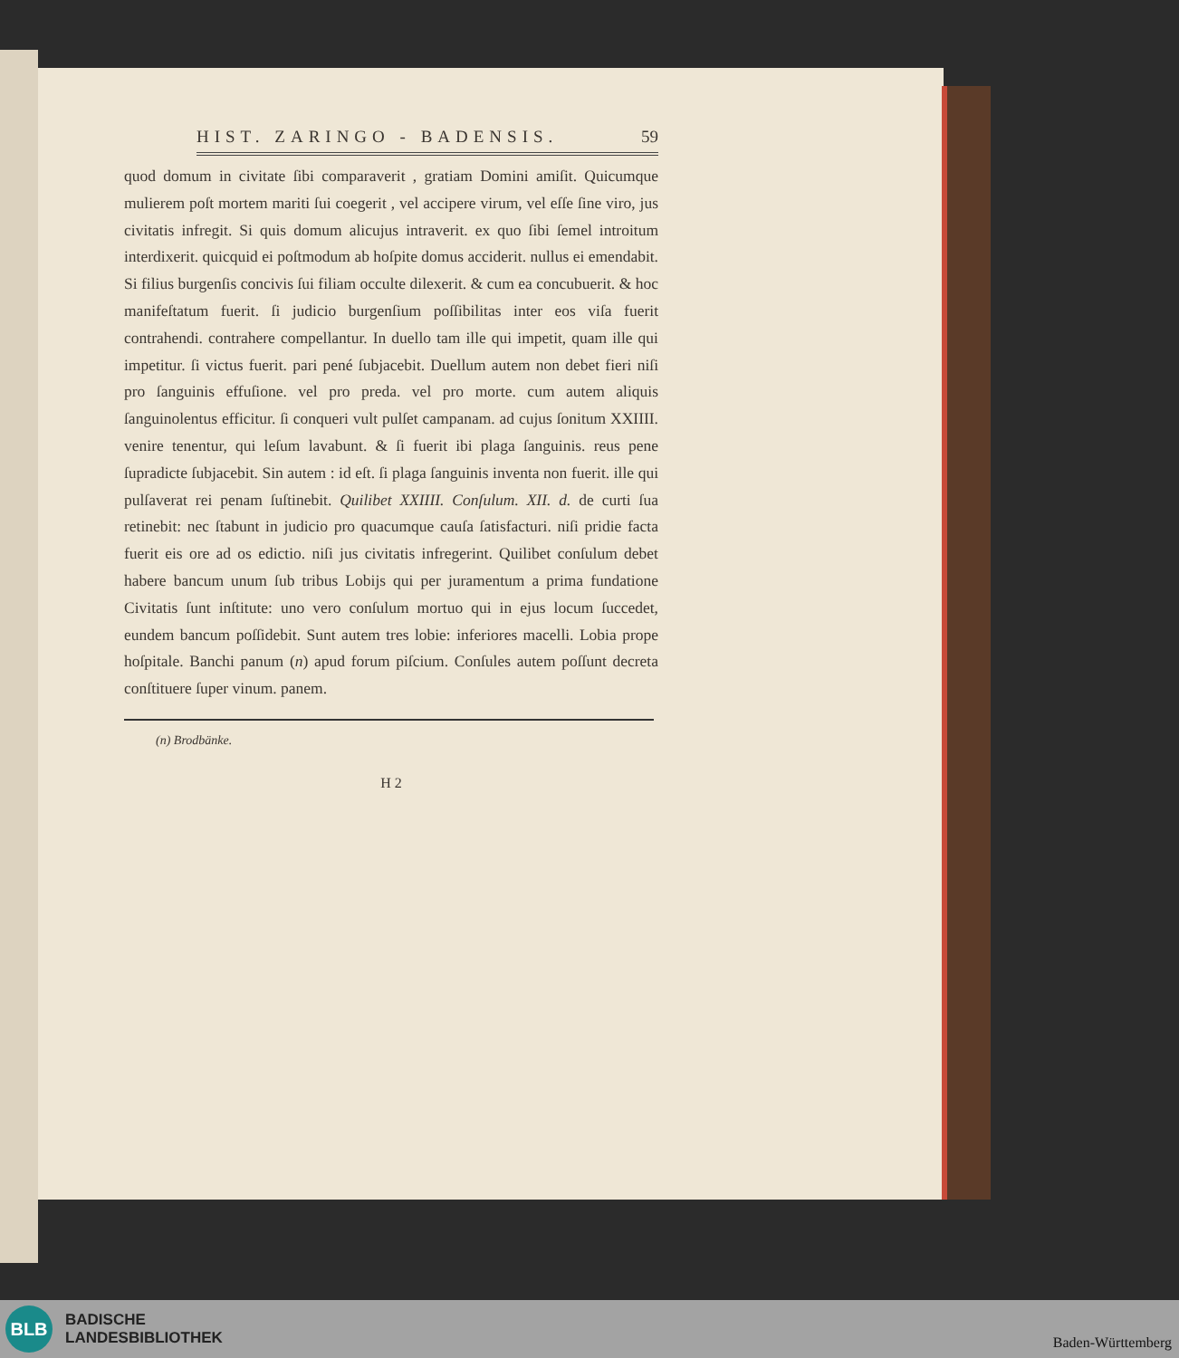HIST. ZARINGO - BADENSIS. 59
quod domum in civitate ſibi comparaverit , gratiam Domini amiſit. Quicumque mulierem poſt mortem mariti ſui coegerit , vel accipere virum, vel eſſe ſine viro, jus civitatis infregit. Si quis domum alicujus intraverit. ex quo ſibi ſemel introitum interdixerit. quicquid ei poſtmodum ab hoſpite domus acciderit. nullus ei emendabit. Si filius burgenſis concivis ſui filiam occulte dilexerit. & cum ea concubuerit. & hoc manifeſtatum fuerit. ſi judicio burgenſium poſſibilitas inter eos viſa fuerit contrahendi. contrahere compellantur. In duello tam ille qui impetit, quam ille qui impetitur. ſi victus fuerit. pari pené ſubjacebit. Duellum autem non debet fieri niſi pro ſanguinis effuſione. vel pro preda. vel pro morte. cum autem aliquis ſanguinolentus efficitur. ſi conqueri vult pulſet campanam. ad cujus ſonitum XXIIII. venire tenentur, qui leſum lavabunt. & ſi fuerit ibi plaga ſanguinis. reus pene ſupradicte ſubjacebit. Sin autem : id eſt. ſi plaga ſanguinis inventa non fuerit. ille qui pulſaverat rei penam ſuſtinebit. Quilibet XXIIII. Conſulum. XII. d. de curti ſua retinebit: nec ſtabunt in judicio pro quacumque cauſa ſatisfacturi. niſi pridie facta fuerit eis ore ad os edictio. niſi jus civitatis infregerint. Quilibet conſulum debet habere bancum unum ſub tribus Lobijs qui per juramentum a prima fundatione Civitatis ſunt inſtitute: uno vero conſulum mortuo qui in ejus locum ſuccedet, eundem bancum poſſidebit. Sunt autem tres lobie: inferiores macelli. Lobia prope hoſpitale. Banchi panum (n) apud forum piſcium. Conſules autem poſſunt decreta conſtituere ſuper vinum. panem.
(n) Brodbänke.
H 2
BLB
BADISCHE
LANDESBIBLIOTHEK
Baden-Württemberg